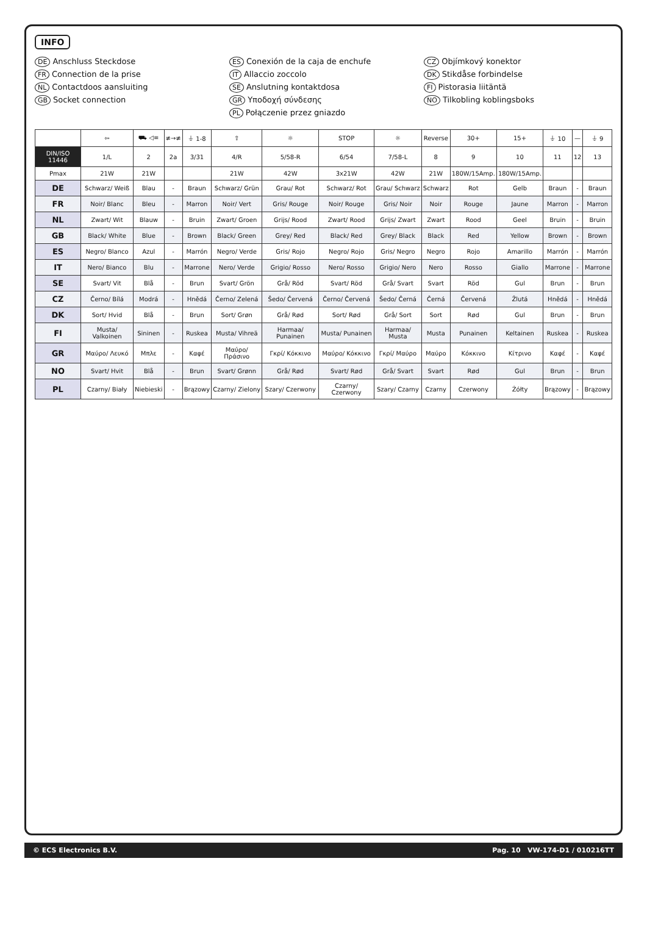INFO
DE Anschluss Steckdose ES Conexión de la caja de enchufe CZ Objímkový konektor FR Connection de la prise IT Allaccio zoccolo DK Stikdåse forbindelse NL Contactdoos aansluiting SE Anslutning kontaktdosa FI Pistorasia liitäntä GB Socket connection GR Υποδοχή σύνδεσης NO Tilkobling koblingsboks PL Połączenie przez gniazdo
| | ⇦ | ⛟ ◁≡ | ≢→≢ | ⏚ 1-8 | ⇧ | ☼ | STOP | ☼ | Reverse | 30+ | 15+ | ⏚ 10 | — | ⏚ 9 |
| --- | --- | --- | --- | --- | --- | --- | --- | --- | --- | --- | --- | --- | --- | --- |
| DIN/ISO 11446 | 1/L | 2 | 2a | 3/31 | 4/R | 5/58-R | 6/54 | 7/58-L | 8 | 9 | 10 | 11 | 12 | 13 |
| Pmax | 21W | 21W | | | 21W | 42W | 3x21W | 42W | 21W | 180W/15Amp. | 180W/15Amp. | | | |
| DE | Schwarz/ Weiß | Blau | - | Braun | Schwarz/ Grün | Grau/ Rot | Schwarz/ Rot | Grau/ Schwarz | Schwarz | Rot | Gelb | Braun | - | Braun |
| FR | Noir/ Blanc | Bleu | - | Marron | Noir/ Vert | Gris/ Rouge | Noir/ Rouge | Gris/ Noir | Noir | Rouge | Jaune | Marron | - | Marron |
| NL | Zwart/ Wit | Blauw | - | Bruin | Zwart/ Groen | Grijs/ Rood | Zwart/ Rood | Grijs/ Zwart | Zwart | Rood | Geel | Bruin | - | Bruin |
| GB | Black/ White | Blue | - | Brown | Black/ Green | Grey/ Red | Black/ Red | Grey/ Black | Black | Red | Yellow | Brown | - | Brown |
| ES | Negro/ Blanco | Azul | - | Marrón | Negro/ Verde | Gris/ Rojo | Negro/ Rojo | Gris/ Negro | Negro | Rojo | Amarillo | Marrón | - | Marrón |
| IT | Nero/ Bianco | Blu | - | Marrone | Nero/ Verde | Grigio/ Rosso | Nero/ Rosso | Grigio/ Nero | Nero | Rosso | Giallo | Marrone | - | Marrone |
| SE | Svart/ Vit | Blå | - | Brun | Svart/ Grön | Grå/ Röd | Svart/ Röd | Grå/ Svart | Svart | Röd | Gul | Brun | - | Brun |
| CZ | Černo/ Bílá | Modrá | - | Hnědá | Černo/ Zelená | Šedo/ Červená | Černo/ Červená | Šedo/ Černá | Černá | Červená | Žlutá | Hnědá | - | Hnědá |
| DK | Sort/ Hvid | Blå | - | Brun | Sort/ Grøn | Grå/ Rød | Sort/ Rød | Grå/ Sort | Sort | Rød | Gul | Brun | - | Brun |
| FI | Musta/ Valkoinen | Sininen | - | Ruskea | Musta/ Vihreä | Harmaa/ Punainen | Musta/ Punainen | Harmaa/ Musta | Musta | Punainen | Keltainen | Ruskea | - | Ruskea |
| GR | Μαύρο/ Λευκό | Μπλε | - | Καφέ | Μαύρο/ Πράσινο | Γκρί/ Κόκκινο | Μαύρο/ Κόκκινο | Γκρί/ Μαύρο | Μαύρο | Κόκκινο | Κίτρινο | Καφέ | - | Καφέ |
| NO | Svart/ Hvit | Blå | - | Brun | Svart/ Grønn | Grå/ Rød | Svart/ Rød | Grå/ Svart | Svart | Rød | Gul | Brun | - | Brun |
| PL | Czarny/ Biały | Niebieski | - | Brązowy | Czarny/ Zielony | Szary/ Czerwony | Czarny/ Czerwony | Szary/ Czarny | Czarny | Czerwony | Żółty | Brązowy | - | Brązowy |
© ECS Electronics B.V. Pag. 10 VW-174-D1 / 010216TT